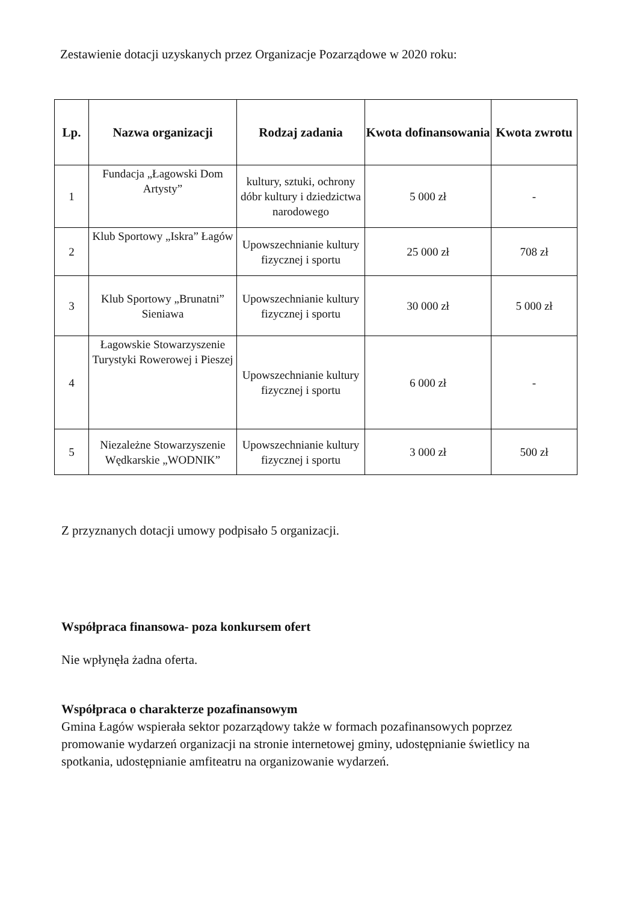Zestawienie dotacji uzyskanych przez Organizacje Pozarządowe w 2020 roku:
| Lp. | Nazwa organizacji | Rodzaj zadania | Kwota dofinansowania | Kwota zwrotu |
| --- | --- | --- | --- | --- |
| 1 | Fundacja „Łagowski Dom Artysty” | kultury, sztuki, ochrony dóbr kultury i dziedzictwa narodowego | 5 000 zł | - |
| 2 | Klub Sportowy „Iskra” Łagów | Upowszechnianie kultury fizycznej i sportu | 25 000 zł | 708 zł |
| 3 | Klub Sportowy „Brunatni” Sieniawa | Upowszechnianie kultury fizycznej i sportu | 30 000 zł | 5 000 zł |
| 4 | Łagowskie Stowarzyszenie Turystyki Rowerowej i Pieszej | Upowszechnianie kultury fizycznej i sportu | 6 000 zł | - |
| 5 | Niezależne Stowarzyszenie Wędkarskie „WODNIK” | Upowszechnianie kultury fizycznej i sportu | 3 000 zł | 500 zł |
Z przyznanych dotacji umowy podpisało 5 organizacji.
Współpraca finansowa- poza konkursem ofert
Nie wpłynęła żadna oferta.
Współpraca o charakterze pozafinansowym
Gmina Łagów wspierała sektor pozarządowy także w formach pozafinansowych poprzez promowanie wydarzeń organizacji na stronie internetowej gminy, udostępnianie świetlicy na spotkania, udostępnianie amfiteatru na organizowanie wydarzeń.